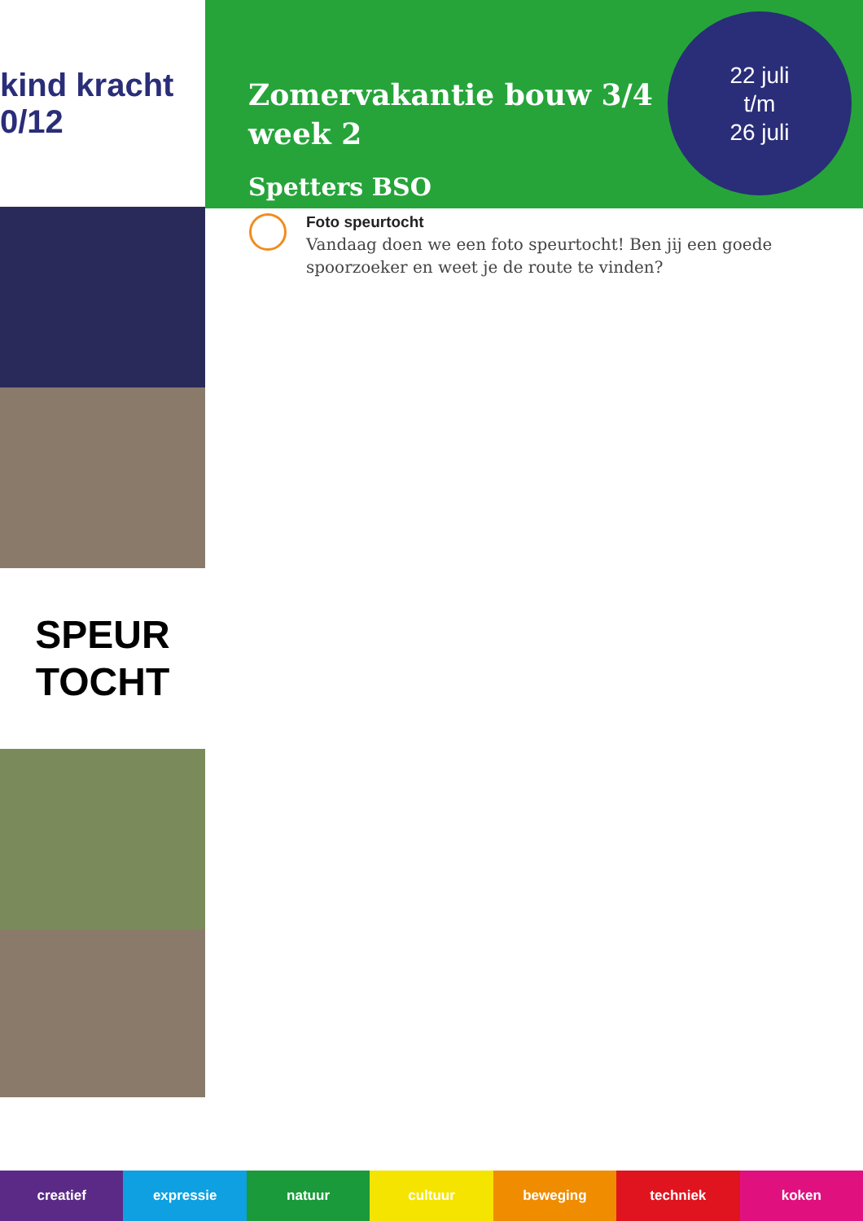kind kracht 0/12
SPEUR
TOCHT
Zomervakantie bouw 3/4
week 2
Spetters BSO
22 juli
t/m
26 juli
Foto speurtocht
Vandaag doen we een foto speurtocht! Ben jij een goede
spoorzoeker en weet je de route te vinden?
creatief expressie natuur cultuur beweging techniek koken